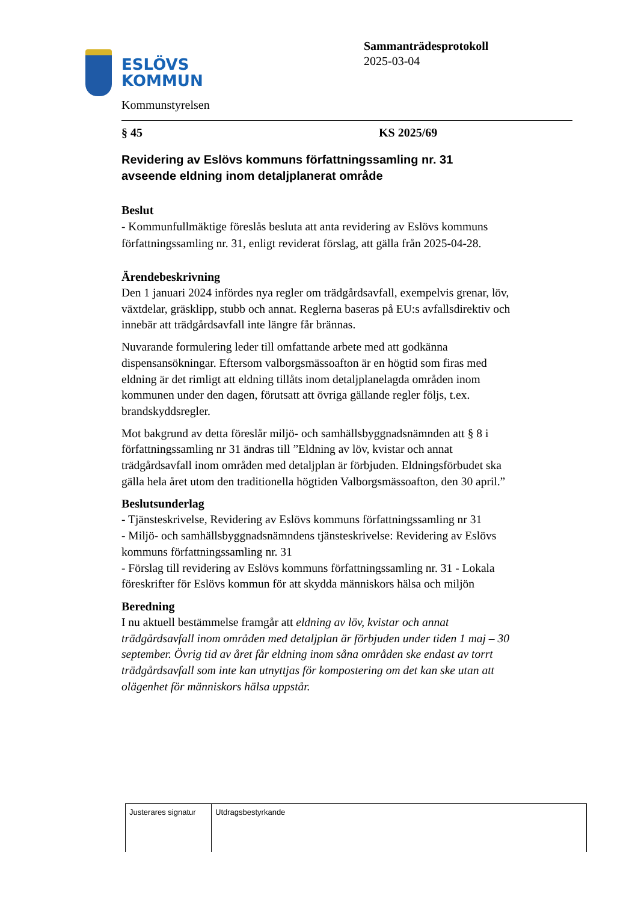ESLÖVS
KOMMUN
Sammanträdesprotokoll
2025-03-04
Kommunstyrelsen
§ 45 KS 2025/69
Revidering av Eslövs kommuns författningssamling nr. 31 avseende eldning inom detaljplanerat område
Beslut
- Kommunfullmäktige föreslås besluta att anta revidering av Eslövs kommuns författningssamling nr. 31, enligt reviderat förslag, att gälla från 2025-04-28.
Ärendebeskrivning
Den 1 januari 2024 infördes nya regler om trädgårdsavfall, exempelvis grenar, löv, växtdelar, gräsklipp, stubb och annat. Reglerna baseras på EU:s avfallsdirektiv och innebär att trädgårdsavfall inte längre får brännas.
Nuvarande formulering leder till omfattande arbete med att godkänna dispensansökningar. Eftersom valborgsmässoafton är en högtid som firas med eldning är det rimligt att eldning tillåts inom detaljplanelagda områden inom kommunen under den dagen, förutsatt att övriga gällande regler följs, t.ex. brandskyddsregler.
Mot bakgrund av detta föreslår miljö- och samhällsbyggnadsnämnden att § 8 i författningssamling nr 31 ändras till ”Eldning av löv, kvistar och annat trädgårdsavfall inom områden med detaljplan är förbjuden. Eldningsförbudet ska gälla hela året utom den traditionella högtiden Valborgsmässoafton, den 30 april.”
Beslutsunderlag
- Tjänsteskrivelse, Revidering av Eslövs kommuns författningssamling nr 31
- Miljö- och samhällsbyggnadsnämndens tjänsteskrivelse: Revidering av Eslövs kommuns författningssamling nr. 31
- Förslag till revidering av Eslövs kommuns författningssamling nr. 31 - Lokala föreskrifter för Eslövs kommun för att skydda människors hälsa och miljön
Beredning
I nu aktuell bestämmelse framgår att eldning av löv, kvistar och annat trädgårdsavfall inom områden med detaljplan är förbjuden under tiden 1 maj – 30 september. Övrig tid av året får eldning inom såna områden ske endast av torrt trädgårdsavfall som inte kan utnyttjas för kompostering om det kan ske utan att olägenhet för människors hälsa uppstår.
| Justerares signatur | Utdragsbestyrkande |